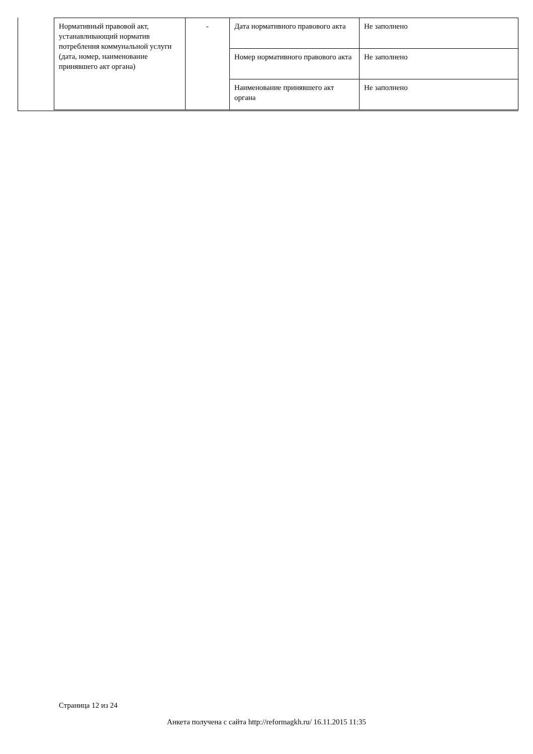| Нормативный правовой акт, устанавливающий норматив потребления коммунальной услуги (дата, номер, наименование принявшего акт органа) | - | Дата нормативного правового акта | Не заполнено |
| | | Номер нормативного правового акта | Не заполнено |
| | | Наименование принявшего акт органа | Не заполнено |
Страница 12 из 24
Анкета получена с сайта http://reformagkh.ru/ 16.11.2015 11:35